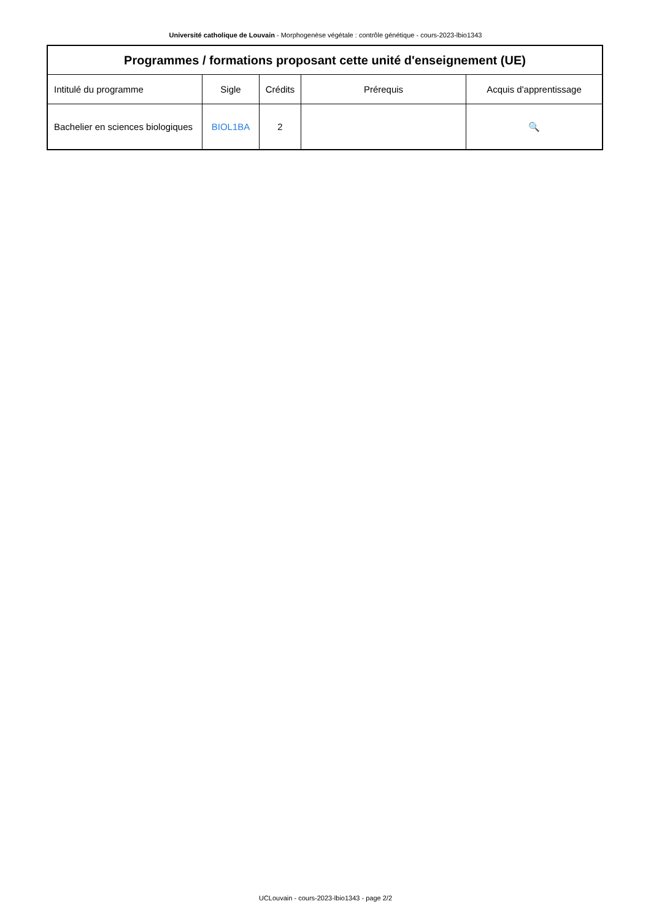Université catholique de Louvain - Morphogenèse végétale : contrôle génétique - cours-2023-lbio1343
| Programmes / formations proposant cette unité d'enseignement (UE) | | | | |
| --- | --- | --- | --- | --- |
| Intitulé du programme | Sigle | Crédits | Prérequis | Acquis d'apprentissage |
| Bachelier en sciences biologiques | BIOL1BA | 2 | | 🔍 |
UCLouvain - cours-2023-lbio1343 - page 2/2